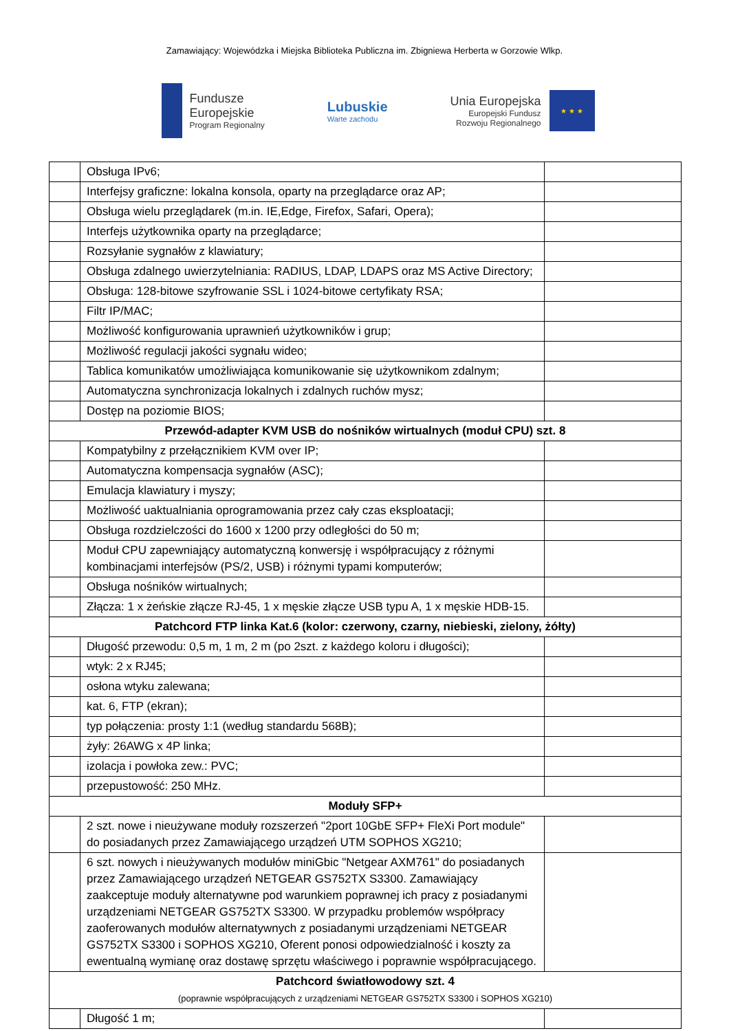Zamawiający: Wojewódzka i Miejska Biblioteka Publiczna im. Zbigniewa Herberta w Gorzowie Wlkp.
Fundusze
Europejskie
Program Regionalny
Lubuskie
Warte zachodu
Unia Europejska
Europejski Fundusz
Rozwoju Regionalnego
★ ★ ★
| | Obsługa IPv6; | |
| | Interfejsy graficzne: lokalna konsola, oparty na przeglądarce oraz AP; | |
| | Obsługa wielu przeglądarek (m.in. IE,Edge, Firefox, Safari, Opera); | |
| | Interfejs użytkownika oparty na przeglądarce; | |
| | Rozsyłanie sygnałów z klawiatury; | |
| | Obsługa zdalnego uwierzytelniania: RADIUS, LDAP, LDAPS oraz MS Active Directory; | |
| | Obsługa: 128-bitowe szyfrowanie SSL i 1024-bitowe certyfikaty RSA; | |
| | Filtr IP/MAC; | |
| | Możliwość konfigurowania uprawnień użytkowników i grup; | |
| | Możliwość regulacji jakości sygnału wideo; | |
| | Tablica komunikatów umożliwiająca komunikowanie się użytkownikom zdalnym; | |
| | Automatyczna synchronizacja lokalnych i zdalnych ruchów mysz; | |
| | Dostęp na poziomie BIOS; | |
| Przewód-adapter KVM USB do nośników wirtualnych (moduł CPU) szt. 8 | | |
| | Kompatybilny z przełącznikiem KVM over IP; | |
| | Automatyczna kompensacja sygnałów (ASC); | |
| | Emulacja klawiatury i myszy; | |
| | Możliwość uaktualniania oprogramowania przez cały czas eksploatacji; | |
| | Obsługa rozdzielczości do 1600 x 1200 przy odległości do 50 m; | |
| | Moduł CPU zapewniający automatyczną konwersję i współpracujący z różnymi kombinacjami interfejsów (PS/2, USB) i różnymi typami komputerów; | |
| | Obsługa nośników wirtualnych; | |
| | Złącza: 1 x żeńskie złącze RJ-45, 1 x męskie złącze USB typu A, 1 x męskie HDB-15. | |
| Patchcord FTP linka Kat.6 (kolor: czerwony, czarny, niebieski, zielony, żółty) | | |
| | Długość przewodu: 0,5 m, 1 m, 2 m (po 2szt. z każdego koloru i długości); | |
| | wtyk: 2 x RJ45; | |
| | osłona wtyku zalewana; | |
| | kat. 6, FTP (ekran); | |
| | typ połączenia: prosty 1:1 (według standardu 568B); | |
| | żyły: 26AWG x 4P linka; | |
| | izolacja i powłoka zew.: PVC; | |
| | przepustowość: 250 MHz. | |
| Moduły SFP+ | | |
| | 2 szt. nowe i nieużywane moduły rozszerzeń "2port 10GbE SFP+ FleXi Port module" do posiadanych przez Zamawiającego urządzeń UTM SOPHOS XG210; | |
| | 6 szt. nowych i nieużywanych modułów miniGbic "Netgear AXM761" do posiadanych przez Zamawiającego urządzeń NETGEAR GS752TX S3300. Zamawiający zaakceptuje moduły alternatywne pod warunkiem poprawnej ich pracy z posiadanymi urządzeniami NETGEAR GS752TX S3300. W przypadku problemów współpracy zaoferowanych modułów alternatywnych z posiadanymi urządzeniami NETGEAR GS752TX S3300 i SOPHOS XG210, Oferent ponosi odpowiedzialność i koszty za ewentualną wymianę oraz dostawę sprzętu właściwego i poprawnie współpracującego. | |
| Patchcord światłowodowy szt. 4 (poprawnie współpracujących z urządzeniami NETGEAR GS752TX S3300 i SOPHOS XG210) | | |
| | Długość 1 m; | |